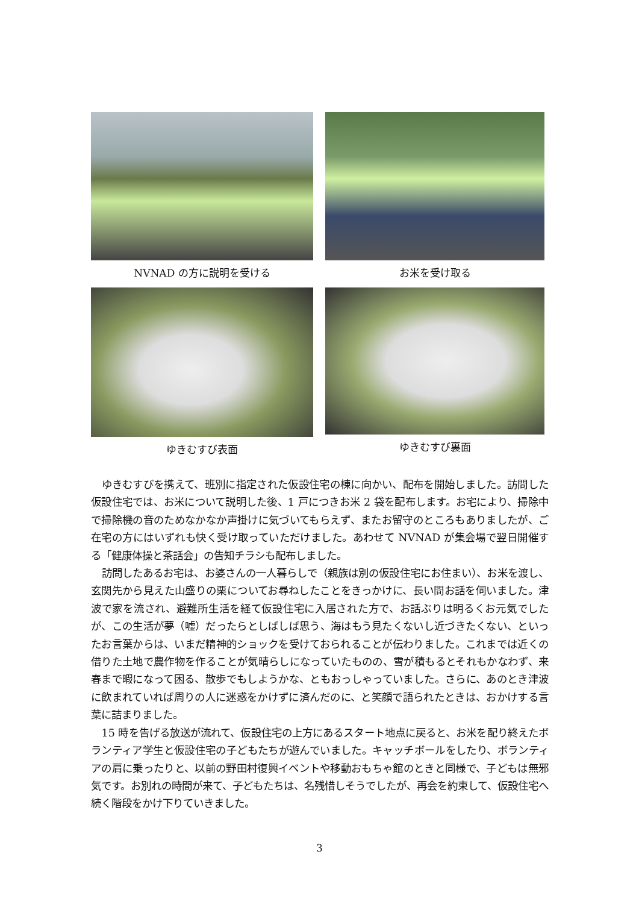NVNAD の方に説明を受ける
お米を受け取る
ゆきむすび表面
ゆきむすび裏面
ゆきむすびを携えて、班別に指定された仮設住宅の棟に向かい、配布を開始しました。訪問した仮設住宅では、お米について説明した後、1 戸につきお米 2 袋を配布します。お宅により、掃除中で掃除機の音のためなかなか声掛けに気づいてもらえず、またお留守のところもありましたが、ご在宅の方にはいずれも快く受け取っていただけました。あわせて NVNAD が集会場で翌日開催する「健康体操と茶話会」の告知チラシも配布しました。
訪問したあるお宅は、お婆さんの一人暮らしで（親族は別の仮設住宅にお住まい）、お米を渡し、玄関先から見えた山盛りの栗についてお尋ねしたことをきっかけに、長い間お話を伺いました。津波で家を流され、避難所生活を経て仮設住宅に入居された方で、お話ぶりは明るくお元気でしたが、この生活が夢（嘘）だったらとしばしば思う、海はもう見たくないし近づきたくない、といったお言葉からは、いまだ精神的ショックを受けておられることが伝わりました。これまでは近くの借りた土地で農作物を作ることが気晴らしになっていたものの、雪が積もるとそれもかなわず、来春まで暇になって困る、散歩でもしようかな、ともおっしゃっていました。さらに、あのとき津波に飲まれていれば周りの人に迷惑をかけずに済んだのに、と笑顔で語られたときは、おかけする言葉に詰まりました。
15 時を告げる放送が流れて、仮設住宅の上方にあるスタート地点に戻ると、お米を配り終えたボランティア学生と仮設住宅の子どもたちが遊んでいました。キャッチボールをしたり、ボランティアの肩に乗ったりと、以前の野田村復興イベントや移動おもちゃ館のときと同様で、子どもは無邪気です。お別れの時間が来て、子どもたちは、名残惜しそうでしたが、再会を約束して、仮設住宅へ続く階段をかけ下りていきました。
3